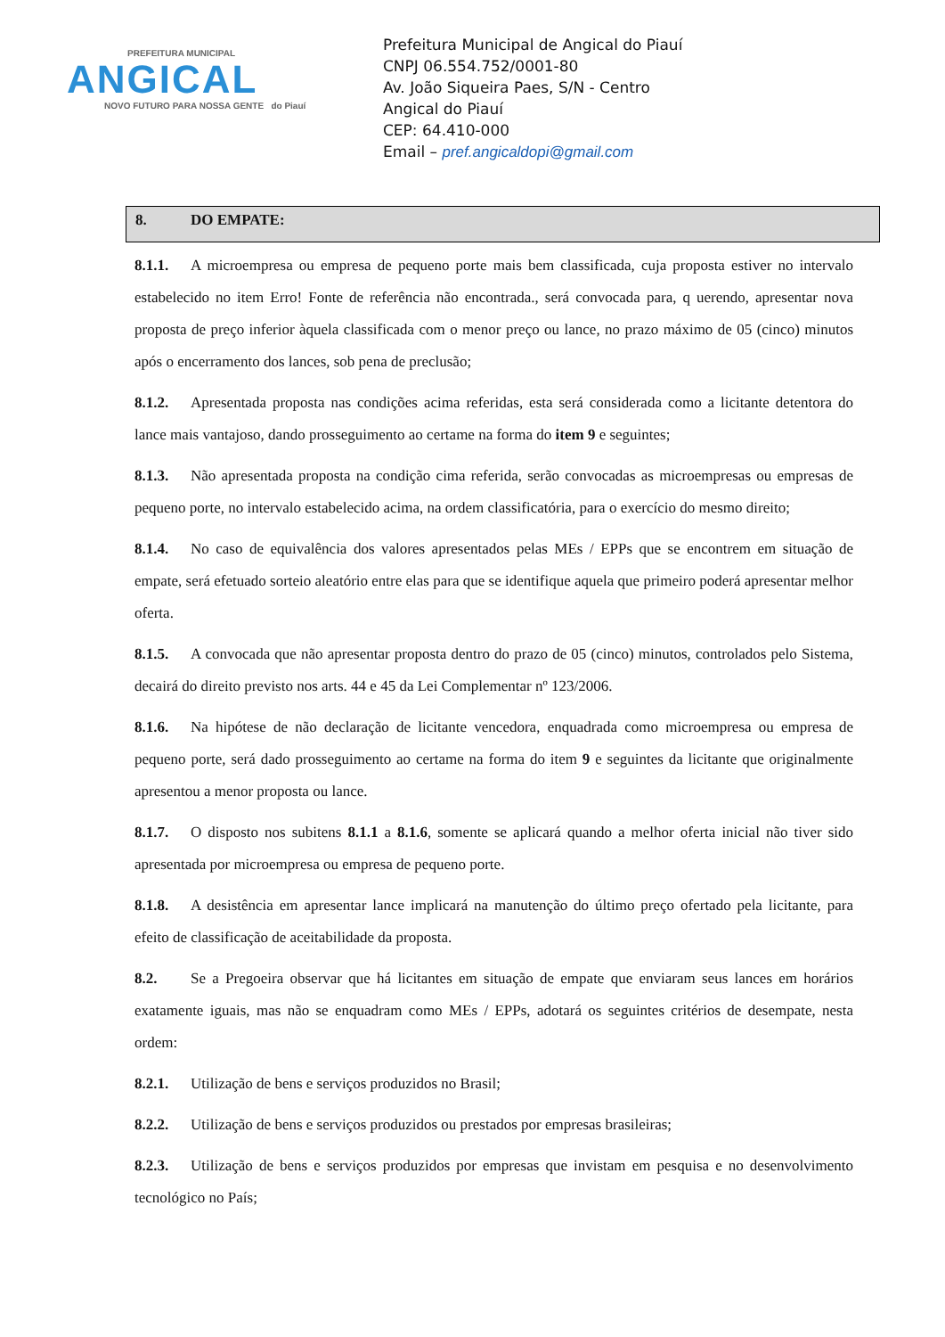PREFEITURA MUNICIPAL
ANGICAL
NOVO FUTURO PARA NOSSA GENTE do Piauí
Prefeitura Municipal de Angical do Piauí
CNPJ 06.554.752/0001-80
Av. João Siqueira Paes, S/N - Centro
Angical do Piauí
CEP: 64.410-000
Email – pref.angicaldopi@gmail.com
8. DO EMPATE:
8.1.1. A microempresa ou empresa de pequeno porte mais bem classificada, cuja proposta estiver no intervalo estabelecido no item Erro! Fonte de referência não encontrada., será convocada para, q uerendo, apresentar nova proposta de preço inferior àquela classificada com o menor preço ou lance, no prazo máximo de 05 (cinco) minutos após o encerramento dos lances, sob pena de preclusão;
8.1.2. Apresentada proposta nas condições acima referidas, esta será considerada como a licitante detentora do lance mais vantajoso, dando prosseguimento ao certame na forma do item 9 e seguintes;
8.1.3. Não apresentada proposta na condição cima referida, serão convocadas as microempresas ou empresas de pequeno porte, no intervalo estabelecido acima, na ordem classificatória, para o exercício do mesmo direito;
8.1.4. No caso de equivalência dos valores apresentados pelas MEs / EPPs que se encontrem em situação de empate, será efetuado sorteio aleatório entre elas para que se identifique aquela que primeiro poderá apresentar melhor oferta.
8.1.5. A convocada que não apresentar proposta dentro do prazo de 05 (cinco) minutos, controlados pelo Sistema, decairá do direito previsto nos arts. 44 e 45 da Lei Complementar nº 123/2006.
8.1.6. Na hipótese de não declaração de licitante vencedora, enquadrada como microempresa ou empresa de pequeno porte, será dado prosseguimento ao certame na forma do item 9 e seguintes da licitante que originalmente apresentou a menor proposta ou lance.
8.1.7. O disposto nos subitens 8.1.1 a 8.1.6, somente se aplicará quando a melhor oferta inicial não tiver sido apresentada por microempresa ou empresa de pequeno porte.
8.1.8. A desistência em apresentar lance implicará na manutenção do último preço ofertado pela licitante, para efeito de classificação de aceitabilidade da proposta.
8.2. Se a Pregoeira observar que há licitantes em situação de empate que enviaram seus lances em horários exatamente iguais, mas não se enquadram como MEs / EPPs, adotará os seguintes critérios de desempate, nesta ordem:
8.2.1. Utilização de bens e serviços produzidos no Brasil;
8.2.2. Utilização de bens e serviços produzidos ou prestados por empresas brasileiras;
8.2.3. Utilização de bens e serviços produzidos por empresas que invistam em pesquisa e no desenvolvimento tecnológico no País;